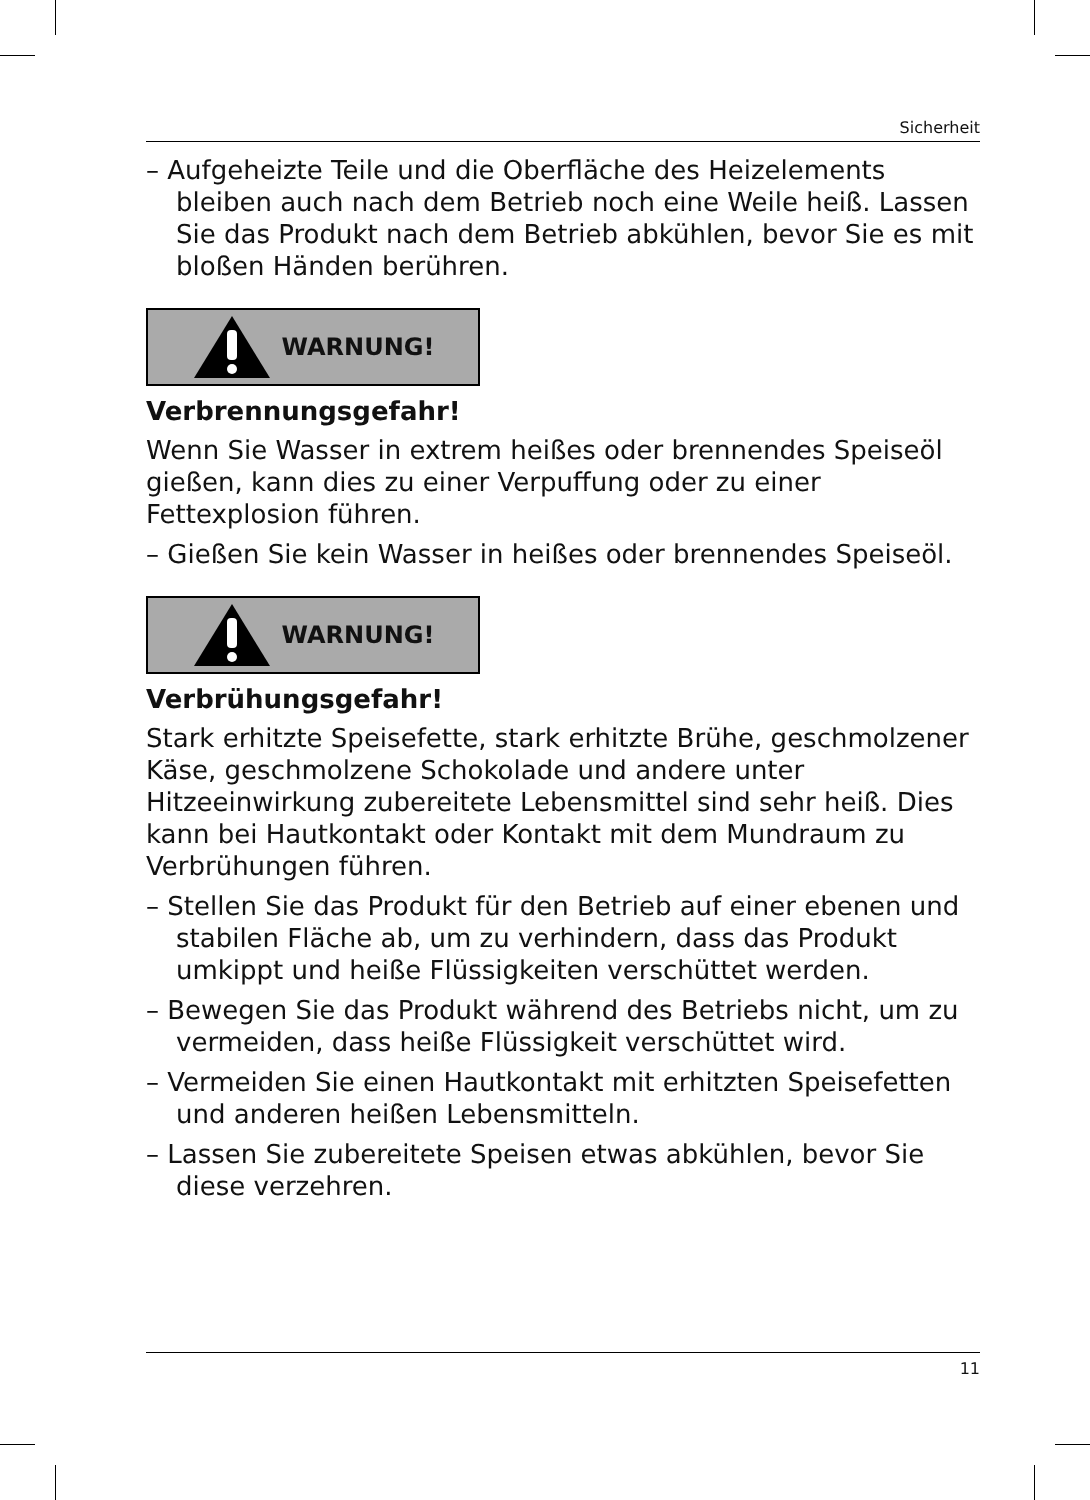Sicherheit
– Aufgeheizte Teile und die Oberfläche des Heizelements bleiben auch nach dem Betrieb noch eine Weile heiß. Lassen Sie das Produkt nach dem Betrieb abkühlen, bevor Sie es mit bloßen Händen berühren.
WARNUNG!
Verbrennungsgefahr!
Wenn Sie Wasser in extrem heißes oder brennendes Speiseöl gießen, kann dies zu einer Verpuffung oder zu einer Fettexplosion führen.
– Gießen Sie kein Wasser in heißes oder brennendes Speiseöl.
WARNUNG!
Verbrühungsgefahr!
Stark erhitzte Speisefette, stark erhitzte Brühe, geschmolzener Käse, geschmolzene Schokolade und andere unter Hitzeeinwirkung zubereitete Lebensmittel sind sehr heiß. Dies kann bei Hautkontakt oder Kontakt mit dem Mundraum zu Verbrühungen führen.
– Stellen Sie das Produkt für den Betrieb auf einer ebenen und stabilen Fläche ab, um zu verhindern, dass das Produkt umkippt und heiße Flüssigkeiten verschüttet werden.
– Bewegen Sie das Produkt während des Betriebs nicht, um zu vermeiden, dass heiße Flüssigkeit verschüttet wird.
– Vermeiden Sie einen Hautkontakt mit erhitzten Speisefetten und anderen heißen Lebensmitteln.
– Lassen Sie zubereitete Speisen etwas abkühlen, bevor Sie diese verzehren.
11